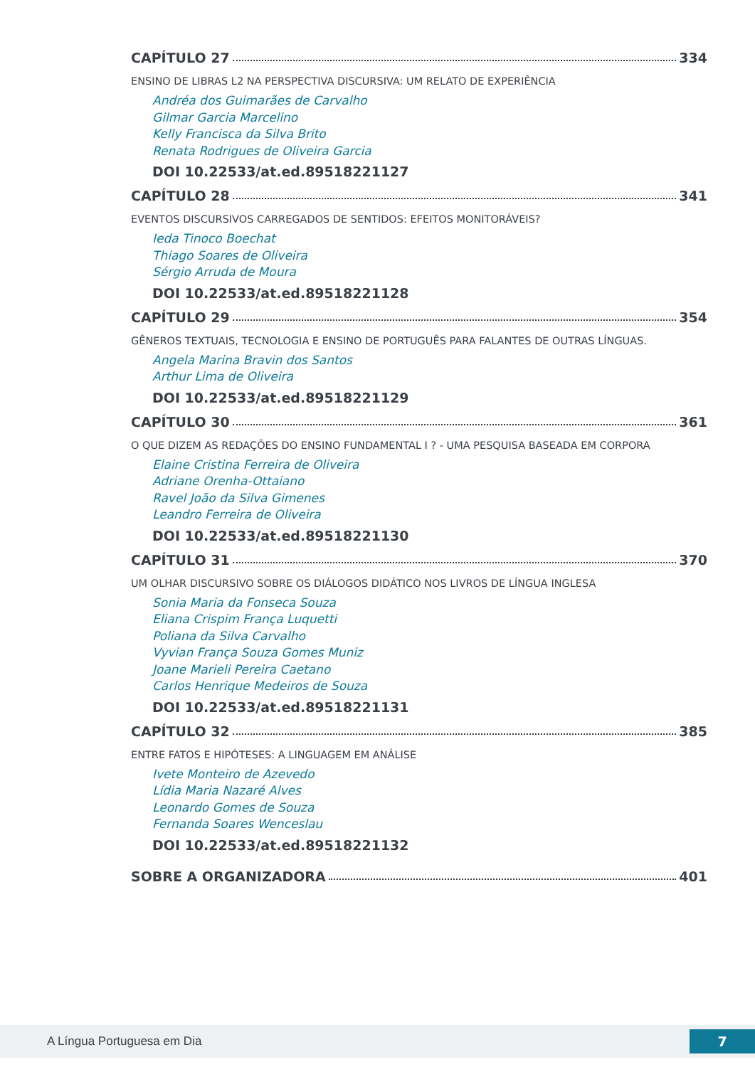CAPÍTULO 27 334
ENSINO DE LIBRAS L2 NA PERSPECTIVA DISCURSIVA: UM RELATO DE EXPERIÊNCIA
Andréa dos Guimarães de Carvalho
Gilmar Garcia Marcelino
Kelly Francisca da Silva Brito
Renata Rodrigues de Oliveira Garcia
DOI 10.22533/at.ed.89518221127
CAPÍTULO 28 341
EVENTOS DISCURSIVOS CARREGADOS DE SENTIDOS: EFEITOS MONITORÁVEIS?
Ieda Tinoco Boechat
Thiago Soares de Oliveira
Sérgio Arruda de Moura
DOI 10.22533/at.ed.89518221128
CAPÍTULO 29 354
GÊNEROS TEXTUAIS, TECNOLOGIA E ENSINO DE PORTUGUÊS PARA FALANTES DE OUTRAS LÍNGUAS.
Angela Marina Bravin dos Santos
Arthur Lima de Oliveira
DOI 10.22533/at.ed.89518221129
CAPÍTULO 30 361
O QUE DIZEM AS REDAÇÕES DO ENSINO FUNDAMENTAL I ? - UMA PESQUISA BASEADA EM CORPORA
Elaine Cristina Ferreira de Oliveira
Adriane Orenha-Ottaiano
Ravel João da Silva Gimenes
Leandro Ferreira de Oliveira
DOI 10.22533/at.ed.89518221130
CAPÍTULO 31 370
UM OLHAR DISCURSIVO SOBRE OS DIÁLOGOS DIDÁTICO NOS LIVROS DE LÍNGUA INGLESA
Sonia Maria da Fonseca Souza
Eliana Crispim França Luquetti
Poliana da Silva Carvalho
Vyvian França Souza Gomes Muniz
Joane Marieli Pereira Caetano
Carlos Henrique Medeiros de Souza
DOI 10.22533/at.ed.89518221131
CAPÍTULO 32 385
ENTRE FATOS E HIPÓTESES: A LINGUAGEM EM ANÁLISE
Ivete Monteiro de Azevedo
Lídia Maria Nazaré Alves
Leonardo Gomes de Souza
Fernanda Soares Wenceslau
DOI 10.22533/at.ed.89518221132
SOBRE A ORGANIZADORA 401
A Língua Portuguesa em Dia 7